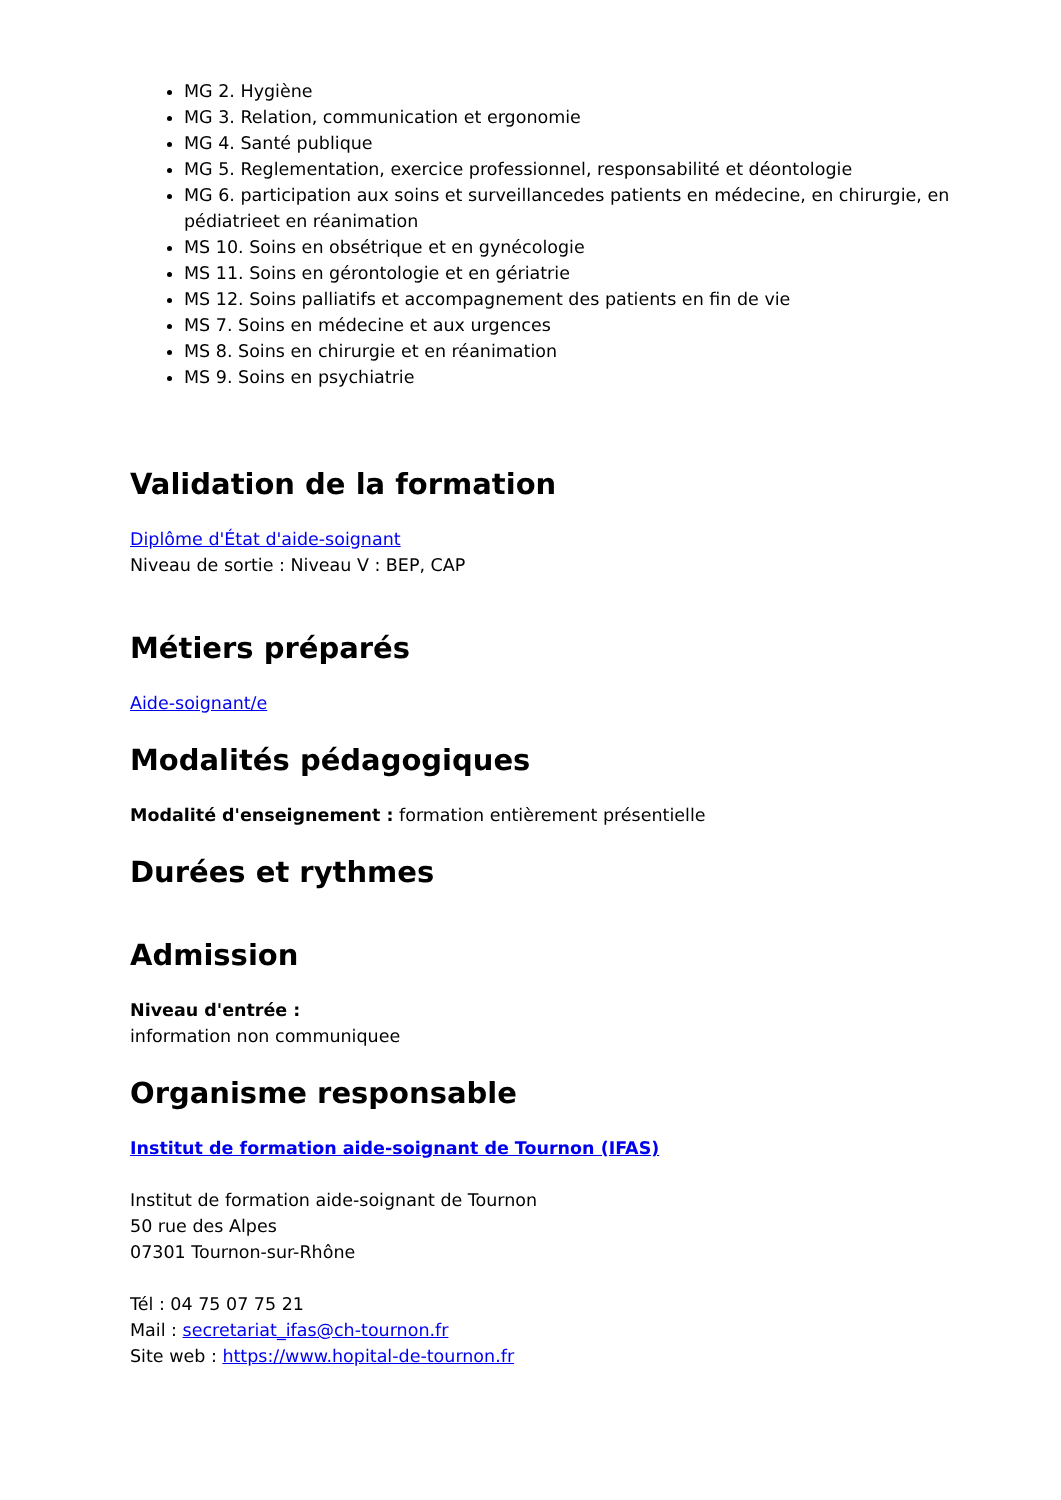MG 2. Hygiène
MG 3. Relation, communication et ergonomie
MG 4. Santé publique
MG 5. Reglementation, exercice professionnel, responsabilité et déontologie
MG 6. participation aux soins et surveillancedes patients en médecine, en chirurgie, en pédiatrieet en réanimation
MS 10. Soins en obsétrique et en gynécologie
MS 11. Soins en gérontologie et en gériatrie
MS 12. Soins palliatifs et accompagnement des patients en fin de vie
MS 7. Soins en médecine et aux urgences
MS 8. Soins en chirurgie et en réanimation
MS 9. Soins en psychiatrie
Validation de la formation
Diplôme d'État d'aide-soignant
Niveau de sortie : Niveau V : BEP, CAP
Métiers préparés
Aide-soignant/e
Modalités pédagogiques
Modalité d'enseignement : formation entièrement présentielle
Durées et rythmes
Admission
Niveau d'entrée :
information non communiquee
Organisme responsable
Institut de formation aide-soignant de Tournon (IFAS)
Institut de formation aide-soignant de Tournon
50 rue des Alpes
07301 Tournon-sur-Rhône
Tél : 04 75 07 75 21
Mail : secretariat_ifas@ch-tournon.fr
Site web : https://www.hopital-de-tournon.fr